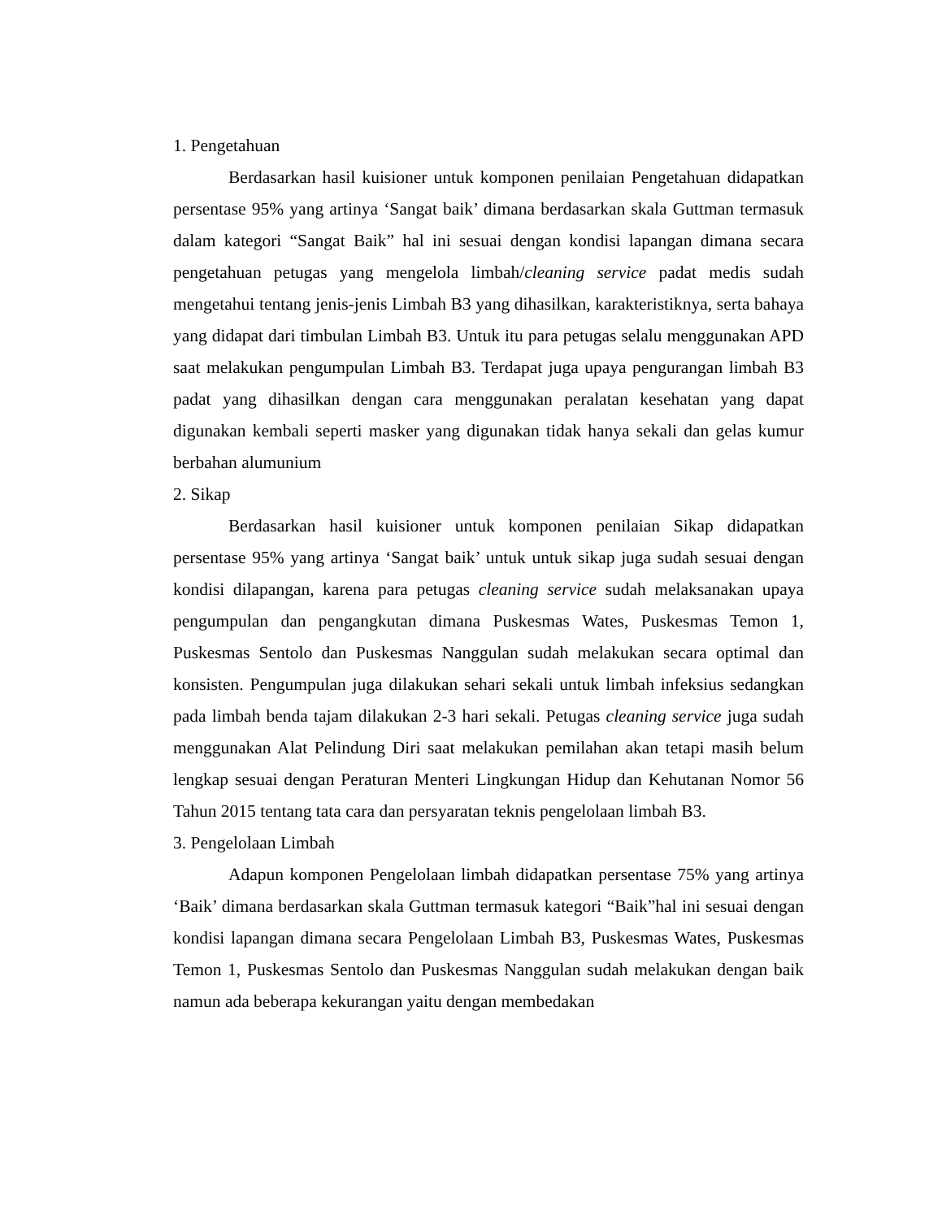1. Pengetahuan
Berdasarkan hasil kuisioner untuk komponen penilaian Pengetahuan didapatkan persentase 95% yang artinya ‘Sangat baik’ dimana berdasarkan skala Guttman termasuk dalam kategori “Sangat Baik” hal ini sesuai dengan kondisi lapangan dimana secara pengetahuan petugas yang mengelola limbah/cleaning service padat medis sudah mengetahui tentang jenis-jenis Limbah B3 yang dihasilkan, karakteristiknya, serta bahaya yang didapat dari timbulan Limbah B3. Untuk itu para petugas selalu menggunakan APD saat melakukan pengumpulan Limbah B3. Terdapat juga upaya pengurangan limbah B3 padat yang dihasilkan dengan cara menggunakan peralatan kesehatan yang dapat digunakan kembali seperti masker yang digunakan tidak hanya sekali dan gelas kumur berbahan alumunium
2. Sikap
Berdasarkan hasil kuisioner untuk komponen penilaian Sikap didapatkan persentase 95% yang artinya ‘Sangat baik’ untuk untuk sikap juga sudah sesuai dengan kondisi dilapangan, karena para petugas cleaning service sudah melaksanakan upaya pengumpulan dan pengangkutan dimana Puskesmas Wates, Puskesmas Temon 1, Puskesmas Sentolo dan Puskesmas Nanggulan sudah melakukan secara optimal dan konsisten. Pengumpulan juga dilakukan sehari sekali untuk limbah infeksius sedangkan pada limbah benda tajam dilakukan 2-3 hari sekali. Petugas cleaning service juga sudah menggunakan Alat Pelindung Diri saat melakukan pemilahan akan tetapi masih belum lengkap sesuai dengan Peraturan Menteri Lingkungan Hidup dan Kehutanan Nomor 56 Tahun 2015 tentang tata cara dan persyaratan teknis pengelolaan limbah B3.
3. Pengelolaan Limbah
Adapun komponen Pengelolaan limbah didapatkan persentase 75% yang artinya ‘Baik’ dimana berdasarkan skala Guttman termasuk kategori “Baik”hal ini sesuai dengan kondisi lapangan dimana secara Pengelolaan Limbah B3, Puskesmas Wates, Puskesmas Temon 1, Puskesmas Sentolo dan Puskesmas Nanggulan sudah melakukan dengan baik namun ada beberapa kekurangan yaitu dengan membedakan